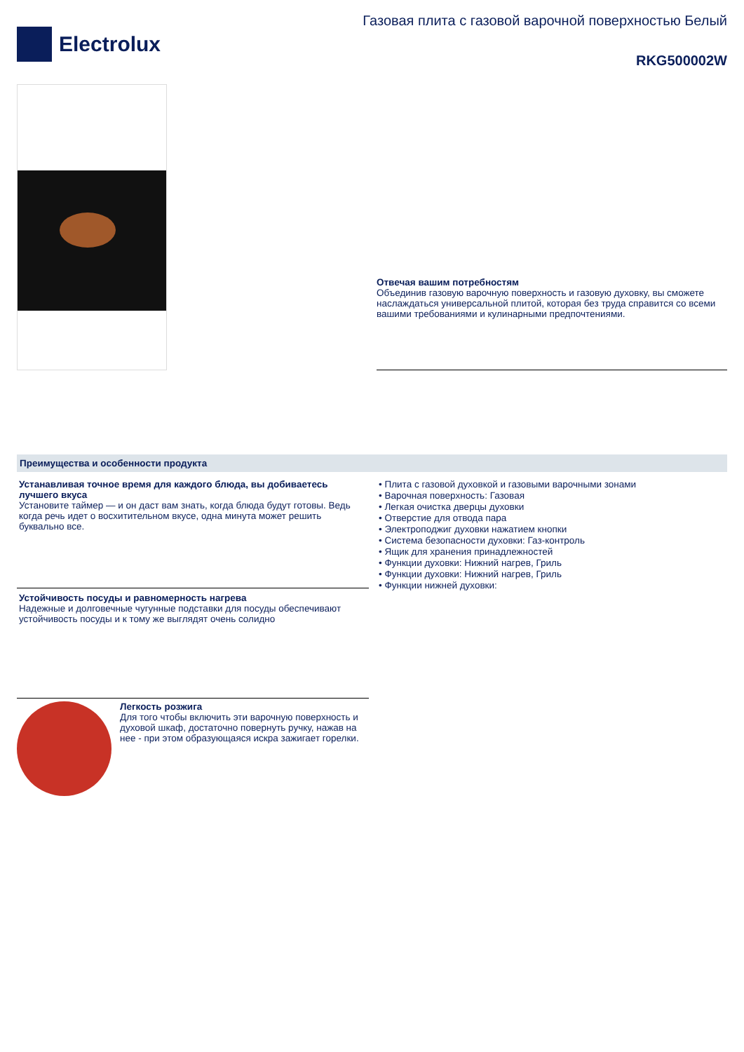Electrolux
Газовая плита с газовой варочной поверхностью Белый
RKG500002W
Отвечая вашим потребностям
Объединив газовую варочную поверхность и газовую духовку, вы сможете наслаждаться универсальной плитой, которая без труда справится со всеми вашими требованиями и кулинарными предпочтениями.
Преимущества и особенности продукта
Устанавливая точное время для каждого блюда, вы добиваетесь лучшего вкуса
Установите таймер — и он даст вам знать, когда блюда будут готовы. Ведь когда речь идет о восхитительном вкусе, одна минута может решить буквально все.
Устойчивость посуды и равномерность нагрева
Надежные и долговечные чугунные подставки для посуды обеспечивают устойчивость посуды и к тому же выглядят очень солидно
Легкость розжига
Для того чтобы включить эти варочную поверхность и духовой шкаф, достаточно повернуть ручку, нажав на нее - при этом образующаяся искра зажигает горелки.
• Плита с газовой духовкой и газовыми варочными зонами
• Варочная поверхность: Газовая
• Легкая очистка дверцы духовки
• Отверстие для отвода пара
• Электроподжиг духовки нажатием кнопки
• Система безопасности духовки: Газ-контроль
• Ящик для хранения принадлежностей
• Функции духовки: Нижний нагрев, Гриль
• Функции духовки: Нижний нагрев, Гриль
• Функции нижней духовки: